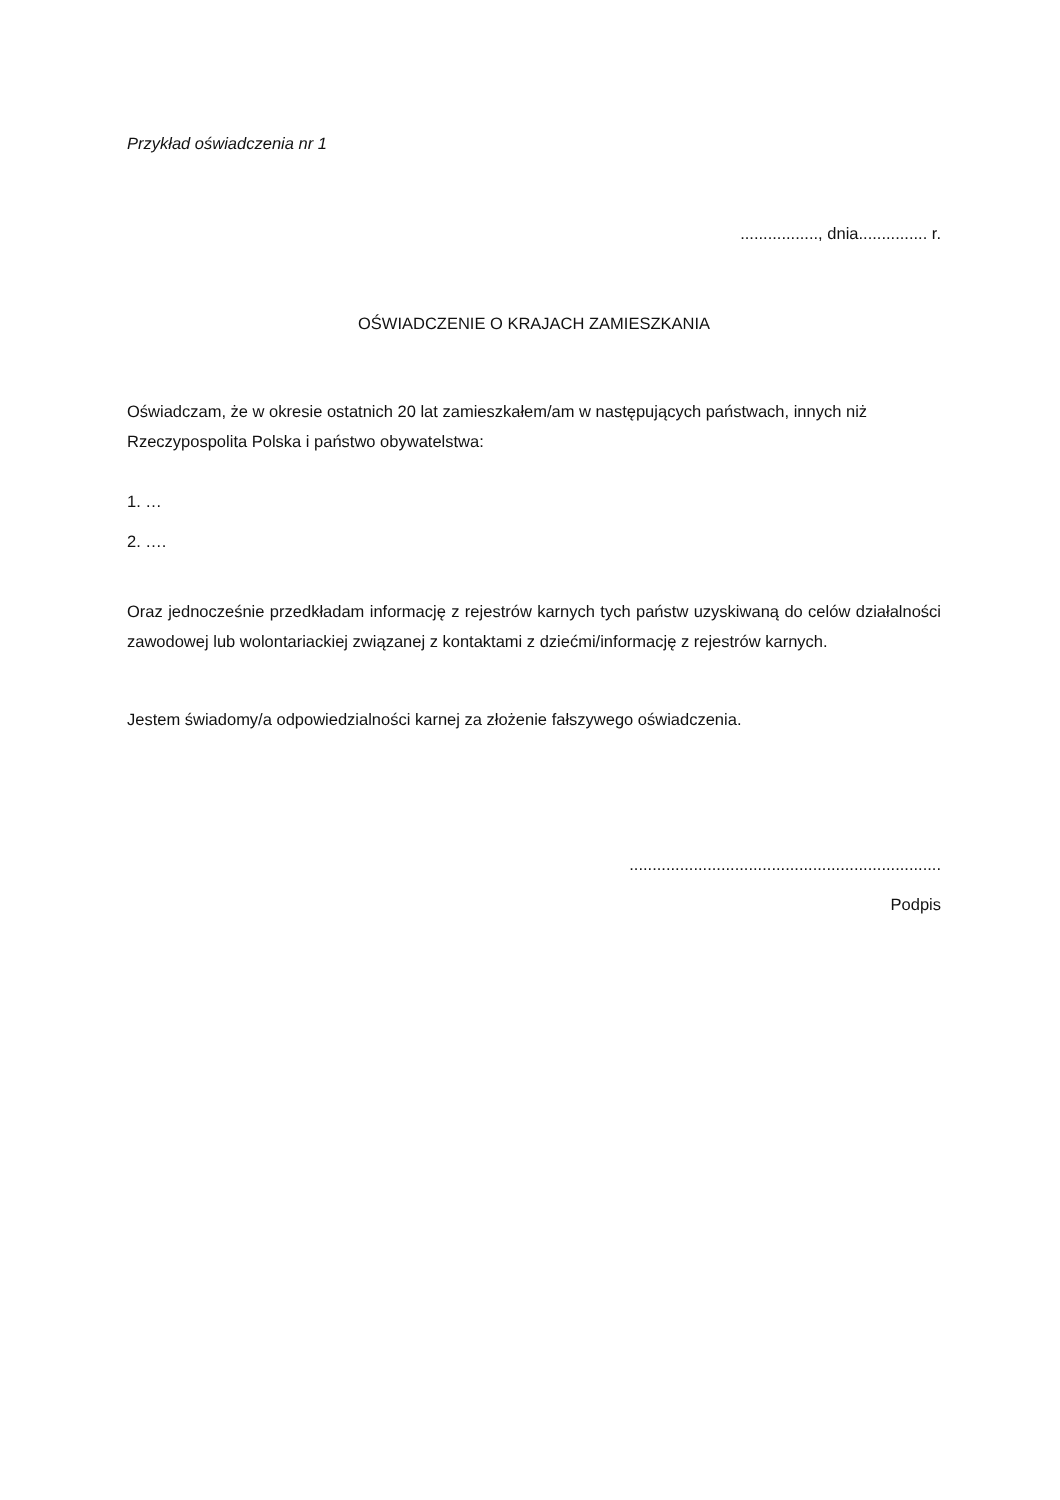Przykład oświadczenia nr 1
................., dnia............... r.
OŚWIADCZENIE O KRAJACH ZAMIESZKANIA
Oświadczam, że w okresie ostatnich 20 lat zamieszkałem/am w następujących państwach, innych niż Rzeczypospolita Polska i państwo obywatelstwa:
1. …
2. ….
Oraz jednocześnie przedkładam informację z rejestrów karnych tych państw uzyskiwaną do celów działalności zawodowej lub wolontariackiej związanej z kontaktami z dziećmi/informację z rejestrów karnych.
Jestem świadomy/a odpowiedzialności karnej za złożenie fałszywego oświadczenia.
....................................................................
Podpis